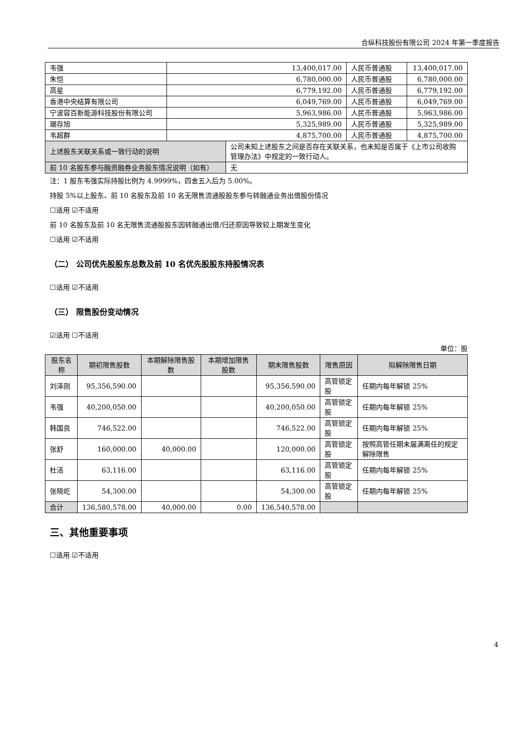合纵科技股份有限公司 2024 年第一季度报告
| 韦强 | 13,400,017.00 | | 人民币普通股 | 13,400,017.00 |
| 朱恺 | 6,780,000.00 | | 人民币普通股 | 6,780,000.00 |
| 高星 | 6,779,192.00 | | 人民币普通股 | 6,779,192.00 |
| 香港中央结算有限公司 | 6,049,769.00 | | 人民币普通股 | 6,049,769.00 |
| 宁波容百新能源科技股份有限公司 | 5,963,986.00 | | 人民币普通股 | 5,963,986.00 |
| 琚存旭 | 5,325,989.00 | | 人民币普通股 | 5,325,989.00 |
| 韦超群 | 4,875,700.00 | | 人民币普通股 | 4,875,700.00 |
| 上述股东关联关系或一致行动的说明 | | 公司未知上述股东之间是否存在关联关系，也未知是否属于《上市公司收购管理办法》中规定的一致行动人。 | | |
| 前 10 名股东参与融资融券业务股东情况说明（如有） | | 无 | | |
注：1 股东韦强实际持股比例为 4.9999%，四舍五入后为 5.00%。
持股 5%以上股东、前 10 名股东及前 10 名无限售流通股股东参与转融通业务出借股份情况
☐适用 ☑不适用
前 10 名股东及前 10 名无限售流通股股东因转融通出借/归还原因导致较上期发生变化
☐适用 ☑不适用
（二） 公司优先股股东总数及前 10 名优先股股东持股情况表
☐适用 ☑不适用
（三） 限售股份变动情况
☑适用 ☐不适用
单位：股
| 股东名称 | 期初限售股数 | 本期解除限售股数 | 本期增加限售股数 | 期末限售股数 | 限售原因 | 拟解除限售日期 |
| --- | --- | --- | --- | --- | --- | --- |
| 刘泽刚 | 95,356,590.00 | | | 95,356,590.00 | 高管锁定股 | 任期内每年解锁 25% |
| 韦强 | 40,200,050.00 | | | 40,200,050.00 | 高管锁定股 | 任期内每年解锁 25% |
| 韩国良 | 746,522.00 | | | 746,522.00 | 高管锁定股 | 任期内每年解锁 25% |
| 张舒 | 160,000.00 | 40,000.00 | | 120,000.00 | 高管锁定股 | 按照高管任期未届满离任的规定解除限售 |
| 杜洁 | 63,116.00 | | | 63,116.00 | 高管锁定股 | 任期内每年解锁 25% |
| 张晓屹 | 54,300.00 | | | 54,300.00 | 高管锁定股 | 任期内每年解锁 25% |
| 合计 | 136,580,578.00 | 40,000.00 | 0.00 | 136,540,578.00 | | |
三、其他重要事项
☐适用 ☑不适用
4